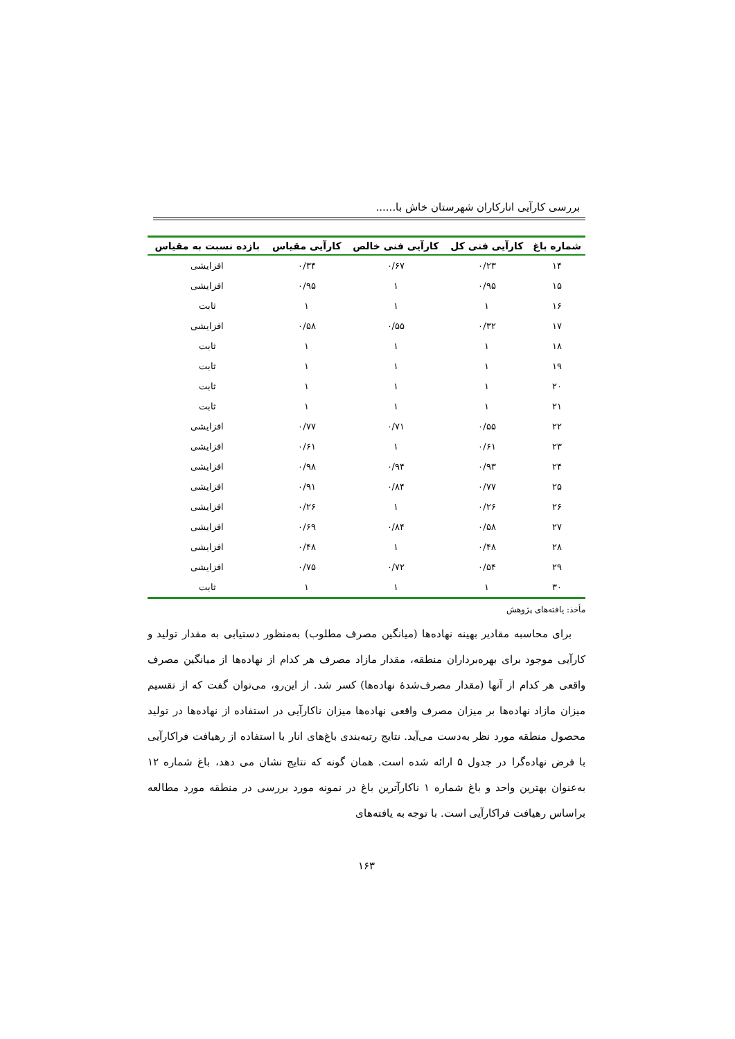بررسی کارآیی انارکاران شهرستان خاش با......
| شماره باغ | کارآیی فنی کل | کارآیی فنی خالص | کارآیی مقیاس | بازده نسبت به مقیاس |
| --- | --- | --- | --- | --- |
| ۱۴ | ۰/۲۳ | ۰/۶۷ | ۰/۳۴ | افزایشی |
| ۱۵ | ۰/۹۵ | ۱ | ۰/۹۵ | افزایشی |
| ۱۶ | ۱ | ۱ | ۱ | ثابت |
| ۱۷ | ۰/۳۲ | ۰/۵۵ | ۰/۵۸ | افزایشی |
| ۱۸ | ۱ | ۱ | ۱ | ثابت |
| ۱۹ | ۱ | ۱ | ۱ | ثابت |
| ۲۰ | ۱ | ۱ | ۱ | ثابت |
| ۲۱ | ۱ | ۱ | ۱ | ثابت |
| ۲۲ | ۰/۵۵ | ۰/۷۱ | ۰/۷۷ | افزایشی |
| ۲۳ | ۰/۶۱ | ۱ | ۰/۶۱ | افزایشی |
| ۲۴ | ۰/۹۳ | ۰/۹۴ | ۰/۹۸ | افزایشی |
| ۲۵ | ۰/۷۷ | ۰/۸۴ | ۰/۹۱ | افزایشی |
| ۲۶ | ۰/۲۶ | ۱ | ۰/۲۶ | افزایشی |
| ۲۷ | ۰/۵۸ | ۰/۸۴ | ۰/۶۹ | افزایشی |
| ۲۸ | ۰/۴۸ | ۱ | ۰/۴۸ | افزایشی |
| ۲۹ | ۰/۵۴ | ۰/۷۲ | ۰/۷۵ | افزایشی |
| ۳۰ | ۱ | ۱ | ۱ | ثابت |
مأخذ: یافته‌های پژوهش
برای محاسبه مقادیر بهینه نهاده‌ها (میانگین مصرف مطلوب) به‌منظور دستیابی به مقدار تولید و کارآیی موجود برای بهره‌برداران منطقه، مقدار مازاد مصرف هر کدام از نهاده‌ها از میانگین مصرف واقعی هر کدام از آنها (مقدار مصرف‌شدهٔ نهاده‌ها) کسر شد. از این‌رو، می‌توان گفت که از تقسیم میزان مازاد نهاده‌ها بر میزان مصرف واقعی نهاده‌ها میزان ناکارآیی در استفاده از نهاده‌ها در تولید محصول منطقه مورد نظر به‌دست می‌آید. نتایج رتبه‌بندی باغ‌های انار با استفاده از رهیافت فراکارآیی با فرض نهاده‌گرا در جدول ۵ ارائه شده است. همان گونه که نتایج نشان می دهد، باغ شماره ۱۲ به‌عنوان بهترین واحد و باغ شماره ۱ ناکارآترین باغ در نمونه مورد بررسی در منطقه مورد مطالعه براساس رهیافت فراکارآیی است. با توجه به یافته‌های
۱۶۳